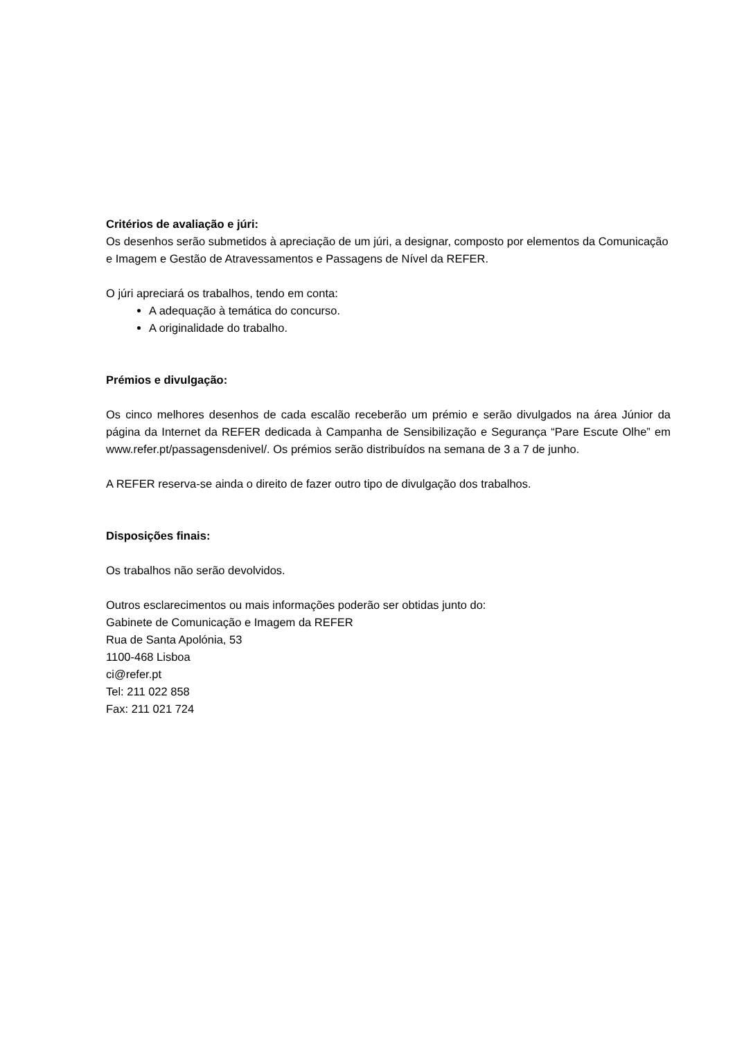Critérios de avaliação e júri:
Os desenhos serão submetidos à apreciação de um júri, a designar, composto por elementos da Comunicação e Imagem e Gestão de Atravessamentos e Passagens de Nível da REFER.
O júri apreciará os trabalhos, tendo em conta:
A adequação à temática do concurso.
A originalidade do trabalho.
Prémios e divulgação:
Os cinco melhores desenhos de cada escalão receberão um prémio e serão divulgados na área Júnior da página da Internet da REFER dedicada à Campanha de Sensibilização e Segurança “Pare Escute Olhe” em www.refer.pt/passagensdenivel/. Os prémios serão distribuídos na semana de 3 a 7 de junho.
A REFER reserva-se ainda o direito de fazer outro tipo de divulgação dos trabalhos.
Disposições finais:
Os trabalhos não serão devolvidos.
Outros esclarecimentos ou mais informações poderão ser obtidas junto do:
Gabinete de Comunicação e Imagem da REFER
Rua de Santa Apolónia, 53
1100-468 Lisboa
ci@refer.pt
Tel: 211 022 858
Fax: 211 021 724